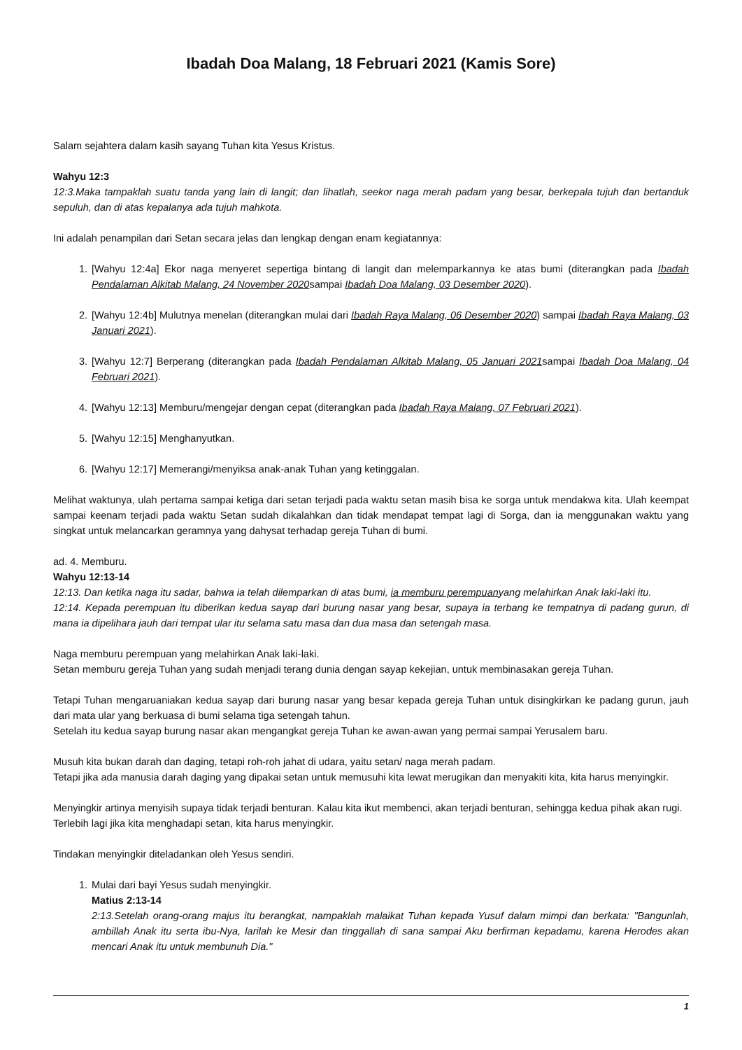Ibadah Doa Malang, 18 Februari 2021 (Kamis Sore)
Salam sejahtera dalam kasih sayang Tuhan kita Yesus Kristus.
Wahyu 12:3
12:3.Maka tampaklah suatu tanda yang lain di langit; dan lihatlah, seekor naga merah padam yang besar, berkepala tujuh dan bertanduk sepuluh, dan di atas kepalanya ada tujuh mahkota.
Ini adalah penampilan dari Setan secara jelas dan lengkap dengan enam kegiatannya:
1. [Wahyu 12:4a] Ekor naga menyeret sepertiga bintang di langit dan melemparkannya ke atas bumi (diterangkan pada Ibadah Pendalaman Alkitab Malang, 24 November 2020sampai Ibadah Doa Malang, 03 Desember 2020).
2. [Wahyu 12:4b] Mulutnya menelan (diterangkan mulai dari Ibadah Raya Malang, 06 Desember 2020) sampai Ibadah Raya Malang, 03 Januari 2021).
3. [Wahyu 12:7] Berperang (diterangkan pada Ibadah Pendalaman Alkitab Malang, 05 Januari 2021sampai Ibadah Doa Malang, 04 Februari 2021).
4. [Wahyu 12:13] Memburu/mengejar dengan cepat (diterangkan pada Ibadah Raya Malang, 07 Februari 2021).
5. [Wahyu 12:15] Menghanyutkan.
6. [Wahyu 12:17] Memerangi/menyiksa anak-anak Tuhan yang ketinggalan.
Melihat waktunya, ulah pertama sampai ketiga dari setan terjadi pada waktu setan masih bisa ke sorga untuk mendakwa kita. Ulah keempat sampai keenam terjadi pada waktu Setan sudah dikalahkan dan tidak mendapat tempat lagi di Sorga, dan ia menggunakan waktu yang singkat untuk melancarkan geramnya yang dahysat terhadap gereja Tuhan di bumi.
ad. 4. Memburu.
Wahyu 12:13-14
12:13. Dan ketika naga itu sadar, bahwa ia telah dilemparkan di atas bumi, ia memburu perempuanyang melahirkan Anak laki-laki itu.
12:14. Kepada perempuan itu diberikan kedua sayap dari burung nasar yang besar, supaya ia terbang ke tempatnya di padang gurun, di mana ia dipelihara jauh dari tempat ular itu selama satu masa dan dua masa dan setengah masa.
Naga memburu perempuan yang melahirkan Anak laki-laki.
Setan memburu gereja Tuhan yang sudah menjadi terang dunia dengan sayap kekejian, untuk membinasakan gereja Tuhan.
Tetapi Tuhan mengaruaniakan kedua sayap dari burung nasar yang besar kepada gereja Tuhan untuk disingkirkan ke padang gurun, jauh dari mata ular yang berkuasa di bumi selama tiga setengah tahun.
Setelah itu kedua sayap burung nasar akan mengangkat gereja Tuhan ke awan-awan yang permai sampai Yerusalem baru.
Musuh kita bukan darah dan daging, tetapi roh-roh jahat di udara, yaitu setan/ naga merah padam.
Tetapi jika ada manusia darah daging yang dipakai setan untuk memusuhi kita lewat merugikan dan menyakiti kita, kita harus menyingkir.
Menyingkir artinya menyisih supaya tidak terjadi benturan. Kalau kita ikut membenci, akan terjadi benturan, sehingga kedua pihak akan rugi.
Terlebih lagi jika kita menghadapi setan, kita harus menyingkir.
Tindakan menyingkir diteladankan oleh Yesus sendiri.
1. Mulai dari bayi Yesus sudah menyingkir.
Matius 2:13-14
2:13.Setelah orang-orang majus itu berangkat, nampaklah malaikat Tuhan kepada Yusuf dalam mimpi dan berkata: "Bangunlah, ambillah Anak itu serta ibu-Nya, larilah ke Mesir dan tinggallah di sana sampai Aku berfirman kepadamu, karena Herodes akan mencari Anak itu untuk membunuh Dia."
1